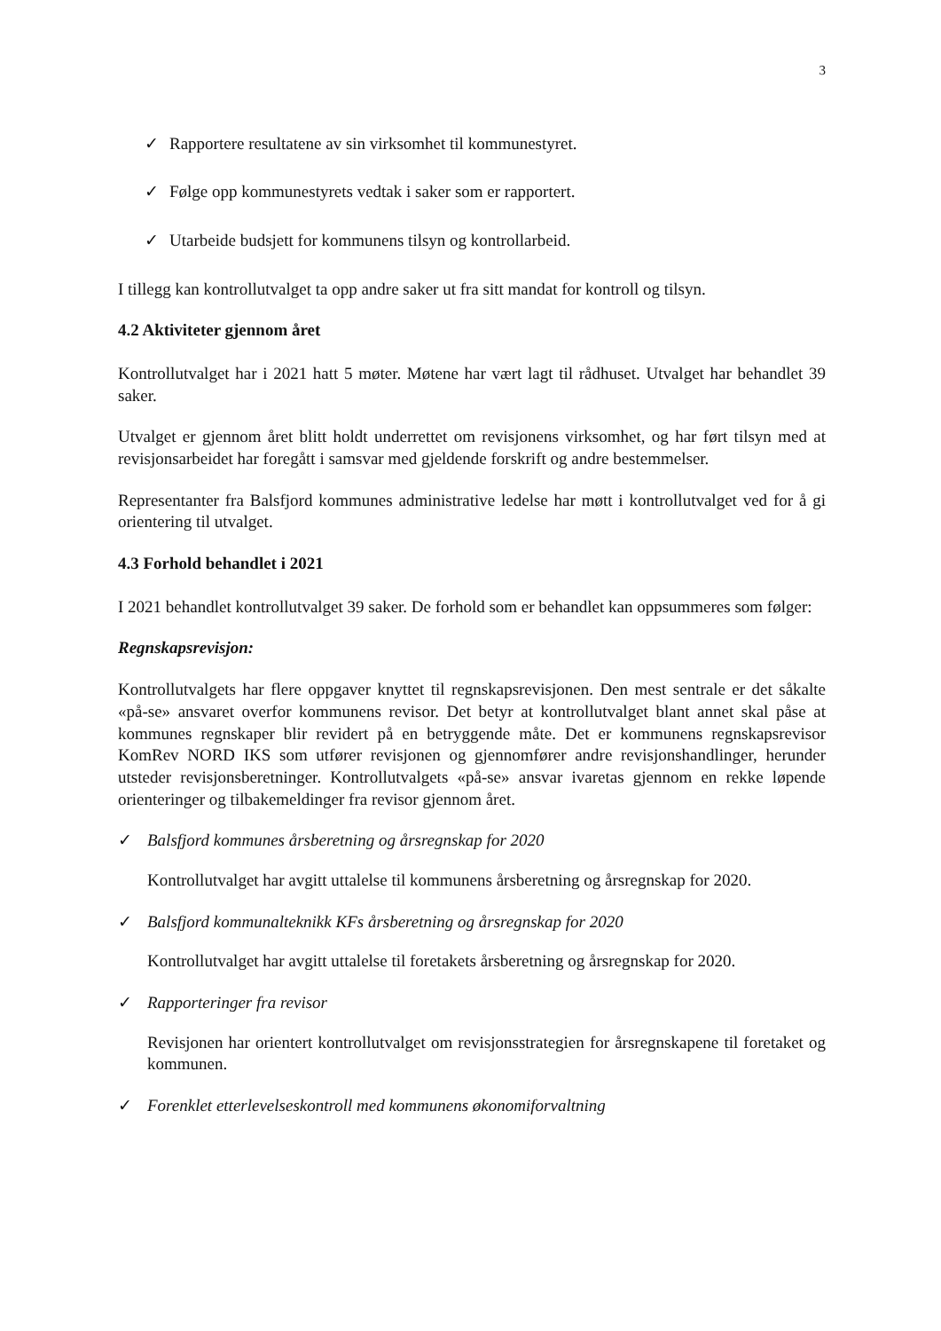3
✓ Rapportere resultatene av sin virksomhet til kommunestyret.
✓ Følge opp kommunestyrets vedtak i saker som er rapportert.
✓ Utarbeide budsjett for kommunens tilsyn og kontrollarbeid.
I tillegg kan kontrollutvalget ta opp andre saker ut fra sitt mandat for kontroll og tilsyn.
4.2 Aktiviteter gjennom året
Kontrollutvalget har i 2021 hatt 5 møter. Møtene har vært lagt til rådhuset. Utvalget har behandlet 39 saker.
Utvalget er gjennom året blitt holdt underrettet om revisjonens virksomhet, og har ført tilsyn med at revisjonsarbeidet har foregått i samsvar med gjeldende forskrift og andre bestemmelser.
Representanter fra Balsfjord kommunes administrative ledelse har møtt i kontrollutvalget ved for å gi orientering til utvalget.
4.3 Forhold behandlet i 2021
I 2021 behandlet kontrollutvalget 39 saker. De forhold som er behandlet kan oppsummeres som følger:
Regnskapsrevisjon:
Kontrollutvalgets har flere oppgaver knyttet til regnskapsrevisjonen. Den mest sentrale er det såkalte «på-se» ansvaret overfor kommunens revisor. Det betyr at kontrollutvalget blant annet skal påse at kommunes regnskaper blir revidert på en betryggende måte. Det er kommunens regnskapsrevisor KomRev NORD IKS som utfører revisjonen og gjennomfører andre revisjonshandlinger, herunder utsteder revisjonsberetninger. Kontrollutvalgets «på-se» ansvar ivaretas gjennom en rekke løpende orienteringer og tilbakemeldinger fra revisor gjennom året.
✓ Balsfjord kommunes årsberetning og årsregnskap for 2020
Kontrollutvalget har avgitt uttalelse til kommunens årsberetning og årsregnskap for 2020.
✓ Balsfjord kommunalteknikk KFs årsberetning og årsregnskap for 2020
Kontrollutvalget har avgitt uttalelse til foretakets årsberetning og årsregnskap for 2020.
✓ Rapporteringer fra revisor
Revisjonen har orientert kontrollutvalget om revisjonsstrategien for årsregnskapene til foretaket og kommunen.
✓ Forenklet etterlevelseskontroll med kommunens økonomiforvaltning